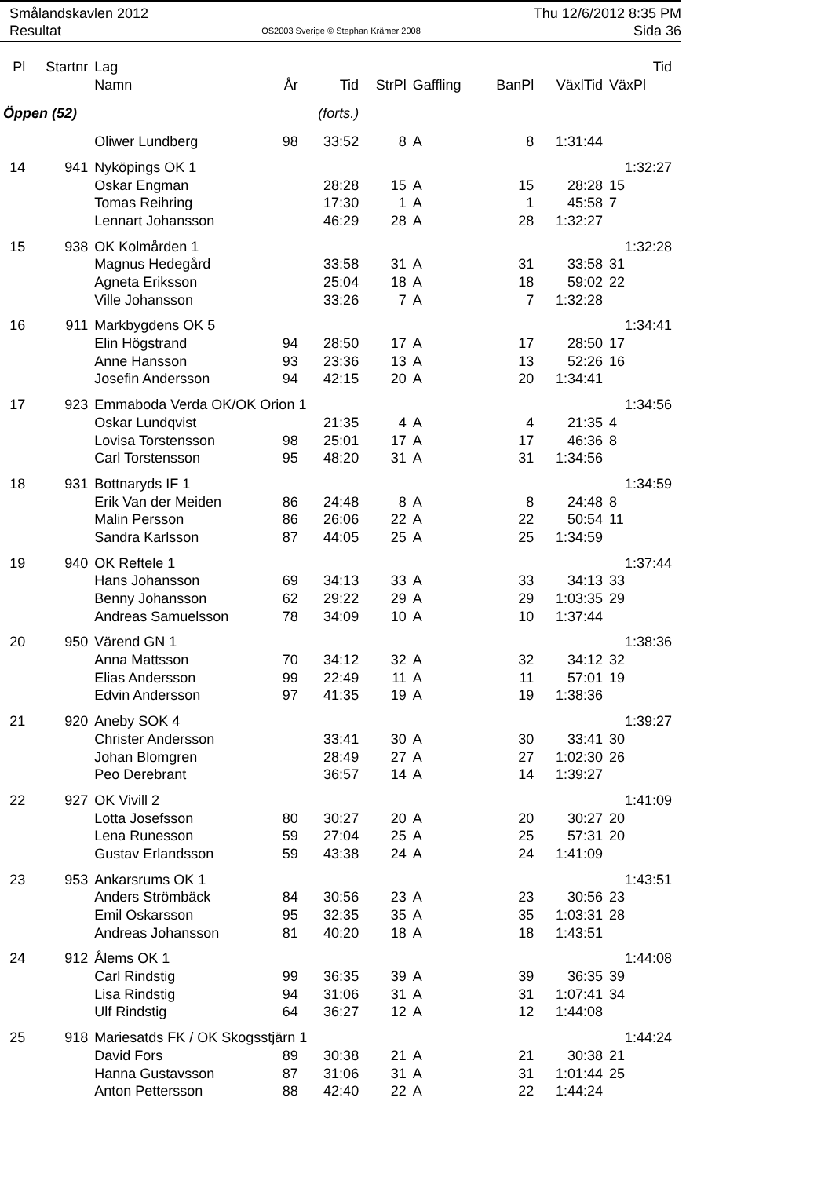Smålandskavlen 2012
Resultat
OS2003 Sverige © Stephan Krämer 2008
Thu 12/6/2012 8:35 PM
Sida 36
| Pl | Startnr | Lag | | | | | | | Tid |
| --- | --- | --- | --- | --- | --- | --- | --- | --- | --- |
| | | Namn | År | Tid | StrPl | Gaffling | BanPl | VäxlTid | VäxPl |
| Öppen (52) | | | | (forts.) | | | | | |
| | | Oliwer Lundberg | 98 | 33:52 | 8 | A | 8 | 1:31:44 | |
| 14 | 941 | Nyköpings OK 1 | | | | | | | 1:32:27 |
| | | Oskar Engman | | 28:28 | 15 | A | 15 | 28:28 | 15 |
| | | Tomas Reihring | | 17:30 | 1 | A | 1 | 45:58 | 7 |
| | | Lennart Johansson | | 46:29 | 28 | A | 28 | 1:32:27 | |
| 15 | 938 | OK Kolmården 1 | | | | | | | 1:32:28 |
| | | Magnus Hedegård | | 33:58 | 31 | A | 31 | 33:58 | 31 |
| | | Agneta Eriksson | | 25:04 | 18 | A | 18 | 59:02 | 22 |
| | | Ville Johansson | | 33:26 | 7 | A | 7 | 1:32:28 | |
| 16 | 911 | Markbygdens OK 5 | | | | | | | 1:34:41 |
| | | Elin Högstrand | 94 | 28:50 | 17 | A | 17 | 28:50 | 17 |
| | | Anne Hansson | 93 | 23:36 | 13 | A | 13 | 52:26 | 16 |
| | | Josefin Andersson | 94 | 42:15 | 20 | A | 20 | 1:34:41 | |
| 17 | 923 | Emmaboda Verda OK/OK Orion 1 | | | | | | | 1:34:56 |
| | | Oskar Lundqvist | | 21:35 | 4 | A | 4 | 21:35 | 4 |
| | | Lovisa Torstensson | 98 | 25:01 | 17 | A | 17 | 46:36 | 8 |
| | | Carl Torstensson | 95 | 48:20 | 31 | A | 31 | 1:34:56 | |
| 18 | 931 | Bottnaryds IF 1 | | | | | | | 1:34:59 |
| | | Erik Van der Meiden | 86 | 24:48 | 8 | A | 8 | 24:48 | 8 |
| | | Malin Persson | 86 | 26:06 | 22 | A | 22 | 50:54 | 11 |
| | | Sandra Karlsson | 87 | 44:05 | 25 | A | 25 | 1:34:59 | |
| 19 | 940 | OK Reftele 1 | | | | | | | 1:37:44 |
| | | Hans Johansson | 69 | 34:13 | 33 | A | 33 | 34:13 | 33 |
| | | Benny Johansson | 62 | 29:22 | 29 | A | 29 | 1:03:35 | 29 |
| | | Andreas Samuelsson | 78 | 34:09 | 10 | A | 10 | 1:37:44 | |
| 20 | 950 | Värend GN 1 | | | | | | | 1:38:36 |
| | | Anna Mattsson | 70 | 34:12 | 32 | A | 32 | 34:12 | 32 |
| | | Elias Andersson | 99 | 22:49 | 11 | A | 11 | 57:01 | 19 |
| | | Edvin Andersson | 97 | 41:35 | 19 | A | 19 | 1:38:36 | |
| 21 | 920 | Aneby SOK 4 | | | | | | | 1:39:27 |
| | | Christer Andersson | | 33:41 | 30 | A | 30 | 33:41 | 30 |
| | | Johan Blomgren | | 28:49 | 27 | A | 27 | 1:02:30 | 26 |
| | | Peo Derebrant | | 36:57 | 14 | A | 14 | 1:39:27 | |
| 22 | 927 | OK Vivill 2 | | | | | | | 1:41:09 |
| | | Lotta Josefsson | 80 | 30:27 | 20 | A | 20 | 30:27 | 20 |
| | | Lena Runesson | 59 | 27:04 | 25 | A | 25 | 57:31 | 20 |
| | | Gustav Erlandsson | 59 | 43:38 | 24 | A | 24 | 1:41:09 | |
| 23 | 953 | Ankarsrums OK 1 | | | | | | | 1:43:51 |
| | | Anders Strömbäck | 84 | 30:56 | 23 | A | 23 | 30:56 | 23 |
| | | Emil Oskarsson | 95 | 32:35 | 35 | A | 35 | 1:03:31 | 28 |
| | | Andreas Johansson | 81 | 40:20 | 18 | A | 18 | 1:43:51 | |
| 24 | 912 | Ålems OK 1 | | | | | | | 1:44:08 |
| | | Carl Rindstig | 99 | 36:35 | 39 | A | 39 | 36:35 | 39 |
| | | Lisa Rindstig | 94 | 31:06 | 31 | A | 31 | 1:07:41 | 34 |
| | | Ulf Rindstig | 64 | 36:27 | 12 | A | 12 | 1:44:08 | |
| 25 | 918 | Mariesatds FK / OK Skogsstjärn 1 | | | | | | | 1:44:24 |
| | | David Fors | 89 | 30:38 | 21 | A | 21 | 30:38 | 21 |
| | | Hanna Gustavsson | 87 | 31:06 | 31 | A | 31 | 1:01:44 | 25 |
| | | Anton Pettersson | 88 | 42:40 | 22 | A | 22 | 1:44:24 | |